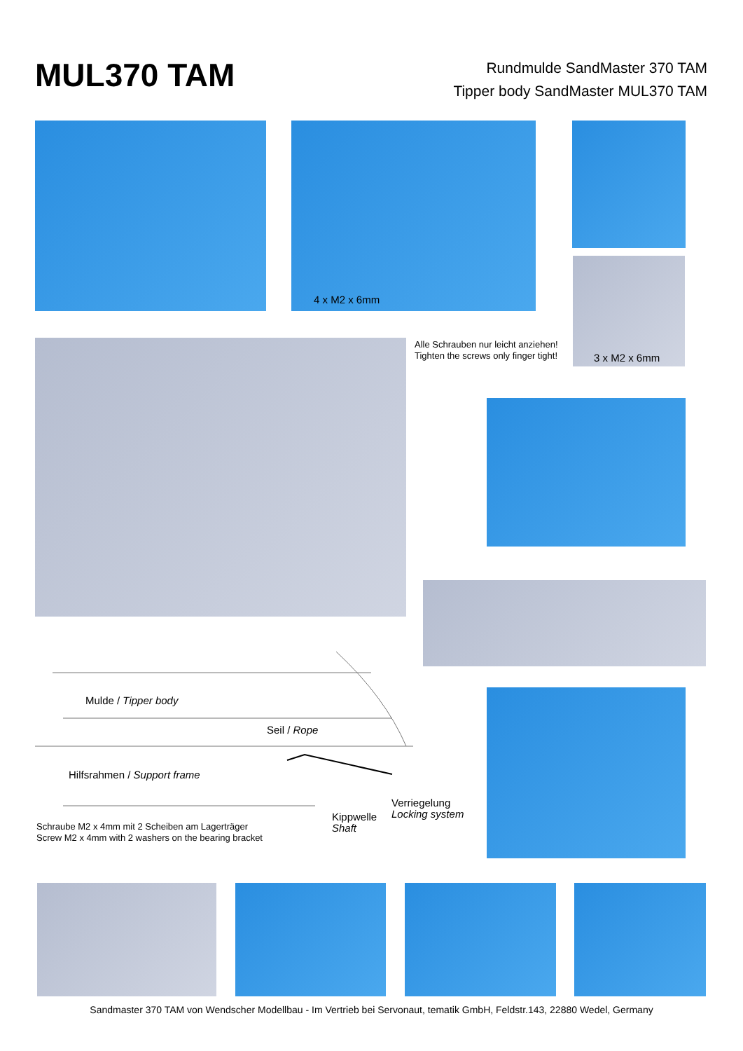MUL370 TAM
Rundmulde SandMaster 370 TAM
Tipper body SandMaster MUL370 TAM
4 x M2 x 6mm
3 x M2 x 6mm
Alle Schrauben nur leicht anziehen!
Tighten the screws only finger tight!
Mulde / Tipper body
Seil / Rope
Hilfsrahmen / Support frame
Verriegelung
Locking system
Kippwelle
Shaft
Schraube M2 x 4mm mit 2 Scheiben am Lagerträger
Screw M2 x 4mm with 2 washers on the bearing bracket
Sandmaster 370 TAM von Wendscher Modellbau - Im Vertrieb bei Servonaut, tematik GmbH, Feldstr.143, 22880 Wedel, Germany